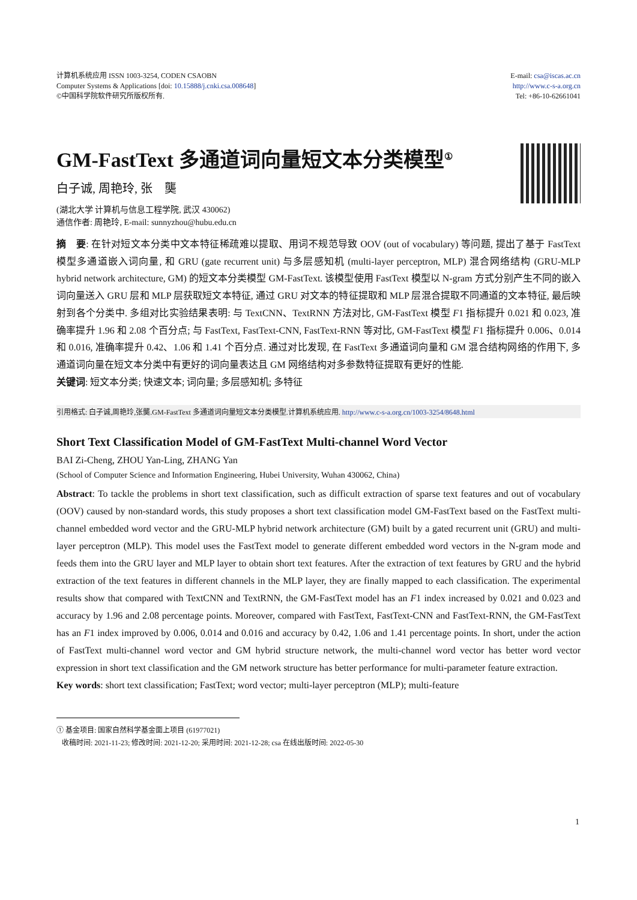计算机系统应用 ISSN 1003-3254, CODEN CSAOBN
Computer Systems & Applications [doi: 10.15888/j.cnki.csa.008648]
©中国科学院软件研究所版权所有.
E-mail: csa@iscas.ac.cn
http://www.c-s-a.org.cn
Tel: +86-10-62661041
GM-FastText 多通道词向量短文本分类模型<sup>①</sup>
白子诚, 周艳玲, 张　龑
(湖北大学 计算机与信息工程学院, 武汉 430062)
通信作者: 周艳玲, E-mail: sunnyzhou@hubu.edu.cn
摘　要: 在针对短文本分类中文本特征稀疏难以提取、用词不规范导致 OOV (out of vocabulary) 等问题, 提出了基于 FastText 模型多通道嵌入词向量, 和 GRU (gate recurrent unit) 与多层感知机 (multi-layer perceptron, MLP) 混合网络结构 (GRU-MLP hybrid network architecture, GM) 的短文本分类模型 GM-FastText. 该模型使用 FastText 模型以 N-gram 方式分别产生不同的嵌入词向量送入 GRU 层和 MLP 层获取短文本特征, 通过 GRU 对文本的特征提取和 MLP 层混合提取不同通道的文本特征, 最后映射到各个分类中. 多组对比实验结果表明: 与 TextCNN、TextRNN 方法对比, GM-FastText 模型 F1 指标提升 0.021 和 0.023, 准确率提升 1.96 和 2.08 个百分点; 与 FastText, FastText-CNN, FastText-RNN 等对比, GM-FastText 模型 F1 指标提升 0.006、0.014 和 0.016, 准确率提升 0.42、1.06 和 1.41 个百分点. 通过对比发现, 在 FastText 多通道词向量和 GM 混合结构网络的作用下, 多通道词向量在短文本分类中有更好的词向量表达且 GM 网络结构对多参数特征提取有更好的性能.
关键词: 短文本分类; 快速文本; 词向量; 多层感知机; 多特征
引用格式: 白子诚,周艳玲,张龑.GM-FastText 多通道词向量短文本分类模型.计算机系统应用. http://www.c-s-a.org.cn/1003-3254/8648.html
Short Text Classification Model of GM-FastText Multi-channel Word Vector
BAI Zi-Cheng, ZHOU Yan-Ling, ZHANG Yan
(School of Computer Science and Information Engineering, Hubei University, Wuhan 430062, China)
Abstract: To tackle the problems in short text classification, such as difficult extraction of sparse text features and out of vocabulary (OOV) caused by non-standard words, this study proposes a short text classification model GM-FastText based on the FastText multi-channel embedded word vector and the GRU-MLP hybrid network architecture (GM) built by a gated recurrent unit (GRU) and multi-layer perceptron (MLP). This model uses the FastText model to generate different embedded word vectors in the N-gram mode and feeds them into the GRU layer and MLP layer to obtain short text features. After the extraction of text features by GRU and the hybrid extraction of the text features in different channels in the MLP layer, they are finally mapped to each classification. The experimental results show that compared with TextCNN and TextRNN, the GM-FastText model has an F1 index increased by 0.021 and 0.023 and accuracy by 1.96 and 2.08 percentage points. Moreover, compared with FastText, FastText-CNN and FastText-RNN, the GM-FastText has an F1 index improved by 0.006, 0.014 and 0.016 and accuracy by 0.42, 1.06 and 1.41 percentage points. In short, under the action of FastText multi-channel word vector and GM hybrid structure network, the multi-channel word vector has better word vector expression in short text classification and the GM network structure has better performance for multi-parameter feature extraction.
Key words: short text classification; FastText; word vector; multi-layer perceptron (MLP); multi-feature
① 基金项目: 国家自然科学基金面上项目 (61977021)
收稿时间: 2021-11-23; 修改时间: 2021-12-20; 采用时间: 2021-12-28; csa 在线出版时间: 2022-05-30
1